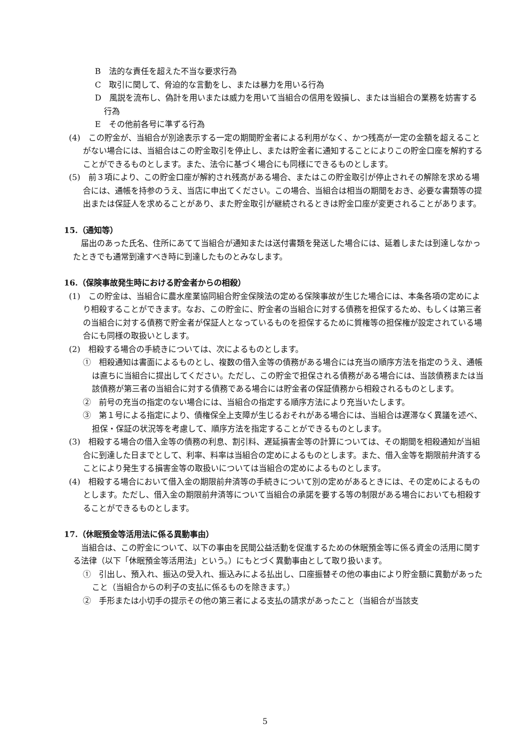B　法的な責任を超えた不当な要求行為
C　取引に関して、脅迫的な言動をし、または暴力を用いる行為
D　風説を流布し、偽計を用いまたは威力を用いて当組合の信用を毀損し、または当組合の業務を妨害する行為
E　その他前各号に準ずる行為
(4)　この貯金が、当組合が別途表示する一定の期間貯金者による利用がなく、かつ残高が一定の金額を超えることがない場合には、当組合はこの貯金取引を停止し、または貯金者に通知することによりこの貯金口座を解約することができるものとします。また、法令に基づく場合にも同様にできるものとします。
(5)　前３項により、この貯金口座が解約され残高がある場合、またはこの貯金取引が停止されその解除を求める場合には、通帳を持参のうえ、当店に申出てください。この場合、当組合は相当の期間をおき、必要な書類等の提出または保証人を求めることがあり、また貯金取引が継続されるときは貯金口座が変更されることがあります。
15.（通知等）
届出のあった氏名、住所にあてて当組合が通知または送付書類を発送した場合には、延着しまたは到達しなかったときでも通常到達すべき時に到達したものとみなします。
16.（保険事故発生時における貯金者からの相殺）
(1)　この貯金は、当組合に農水産業協同組合貯金保険法の定める保険事故が生じた場合には、本条各項の定めにより相殺することができます。なお、この貯金に、貯金者の当組合に対する債務を担保するため、もしくは第三者の当組合に対する債務で貯金者が保証人となっているものを担保するために質権等の担保権が設定されている場合にも同様の取扱いとします。
(2)　相殺する場合の手続きについては、次によるものとします。
①　相殺通知は書面によるものとし、複数の借入金等の債務がある場合には充当の順序方法を指定のうえ、通帳は直ちに当組合に提出してください。ただし、この貯金で担保される債務がある場合には、当該債務または当該債務が第三者の当組合に対する債務である場合には貯金者の保証債務から相殺されるものとします。
②　前号の充当の指定のない場合には、当組合の指定する順序方法により充当いたします。
③　第１号による指定により、債権保全上支障が生じるおそれがある場合には、当組合は遅滞なく異議を述べ、担保・保証の状況等を考慮して、順序方法を指定することができるものとします。
(3)　相殺する場合の借入金等の債務の利息、割引料、遅延損害金等の計算については、その期間を相殺通知が当組合に到達した日までとして、利率、料率は当組合の定めによるものとします。また、借入金等を期限前弁済することにより発生する損害金等の取扱いについては当組合の定めによるものとします。
(4)　相殺する場合において借入金の期限前弁済等の手続きについて別の定めがあるときには、その定めによるものとします。ただし、借入金の期限前弁済等について当組合の承諾を要する等の制限がある場合においても相殺することができるものとします。
17.（休眠預金等活用法に係る異動事由）
当組合は、この貯金について、以下の事由を民間公益活動を促進するための休眠預金等に係る資金の活用に関する法律（以下「休眠預金等活用法」という。）にもとづく異動事由として取り扱います。
①　引出し、預入れ、振込の受入れ、振込みによる払出し、口座振替その他の事由により貯金額に異動があったこと（当組合からの利子の支払に係るものを除きます。）
②　手形または小切手の提示その他の第三者による支払の請求があったこと（当組合が当該支
5